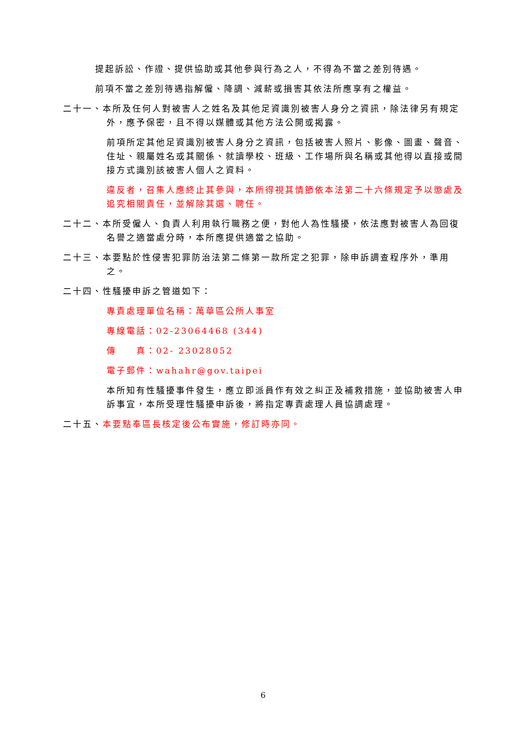提起訴訟、作證、提供協助或其他參與行為之人，不得為不當之差別待遇。
前項不當之差別待遇指解僱、降調、減薪或損害其依法所應享有之權益。
二十一、本所及任何人對被害人之姓名及其他足資識別被害人身分之資訊，除法律另有規定外，應予保密，且不得以媒體或其他方法公開或揭露。
前項所定其他足資識別被害人身分之資訊，包括被害人照片、影像、圖畫、聲音、住址、親屬姓名或其關係、就讀學校、班級、工作場所與名稱或其他得以直接或間接方式識別該被害人個人之資料。
違反者，召集人應終止其參與，本所得視其情節依本法第二十六條規定予以懲處及追究相關責任，並解除其選、聘任。
二十二、本所受僱人、負責人利用執行職務之便，對他人為性騷擾，依法應對被害人為回復名譽之適當處分時，本所應提供適當之協助。
二十三、本要點於性侵害犯罪防治法第二條第一款所定之犯罪，除申訴調查程序外，準用之。
二十四、性騷擾申訴之管道如下：
專責處理單位名稱：萬華區公所人事室
專線電話：02-23064468 (344)
傳　　真：02- 23028052
電子郵件：wahahr@gov.taipei
本所知有性騷擾事件發生，應立即派員作有效之糾正及補救措施，並協助被害人申訴事宜，本所受理性騷擾申訴後，將指定專責處理人員協調處理。
二十五、本要點奉區長核定後公布實施，修訂時亦同。
6